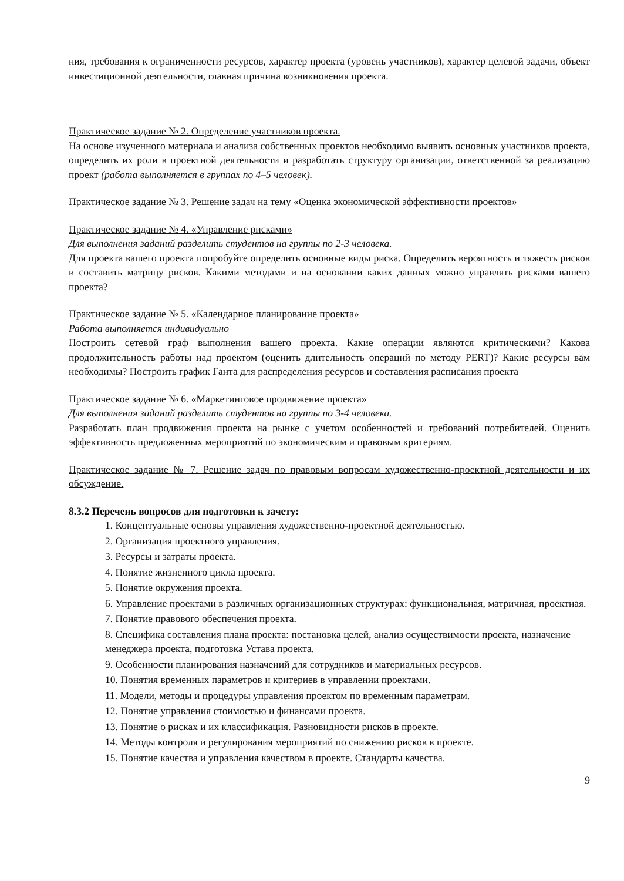ния, требования к ограниченности ресурсов, характер проекта (уровень участников), характер целевой задачи, объект инвестиционной деятельности, главная причина возникновения проекта.
Практическое задание № 2. Определение участников проекта.
На основе изученного материала и анализа собственных проектов необходимо выявить основных участников проекта, определить их роли в проектной деятельности и разработать структуру организации, ответственной за реализацию проект (работа выполняется в группах по 4–5 человек).
Практическое задание № 3. Решение задач на тему «Оценка экономической эффективности проектов»
Практическое задание № 4. «Управление рисками»
Для выполнения заданий разделить студентов на группы по 2-3 человека.
Для проекта вашего проекта попробуйте определить основные виды риска. Определить вероятность и тяжесть рисков и составить матрицу рисков. Какими методами и на основании каких данных можно управлять рисками вашего проекта?
Практическое задание № 5. «Календарное планирование проекта»
Работа выполняется индивидуально
Построить сетевой граф выполнения вашего проекта. Какие операции являются критическими? Какова продолжительность работы над проектом (оценить длительность операций по методу PERT)? Какие ресурсы вам необходимы? Построить график Ганта для распределения ресурсов и составления расписания проекта
Практическое задание № 6. «Маркетинговое продвижение проекта»
Для выполнения заданий разделить студентов на группы по 3-4 человека.
Разработать план продвижения проекта на рынке с учетом особенностей и требований потребителей. Оценить эффективность предложенных мероприятий по экономическим и правовым критериям.
Практическое задание № 7. Решение задач по правовым вопросам художественно-проектной деятельности и их обсуждение.
8.3.2 Перечень вопросов для подготовки к зачету:
1. Концептуальные основы управления художественно-проектной деятельностью.
2. Организация проектного управления.
3. Ресурсы и затраты проекта.
4. Понятие жизненного цикла проекта.
5. Понятие окружения проекта.
6. Управление проектами в различных организационных структурах: функциональная, матричная, проектная.
7. Понятие правового обеспечения проекта.
8. Специфика составления плана проекта: постановка целей, анализ осуществимости проекта, назначение менеджера проекта, подготовка Устава проекта.
9. Особенности планирования назначений для сотрудников и материальных ресурсов.
10. Понятия временных параметров и критериев в управлении проектами.
11. Модели, методы и процедуры управления проектом по временным параметрам.
12. Понятие управления стоимостью и финансами проекта.
13. Понятие о рисках и их классификация. Разновидности рисков в проекте.
14. Методы контроля и регулирования мероприятий по снижению рисков в проекте.
15. Понятие качества и управления качеством в проекте. Стандарты качества.
9